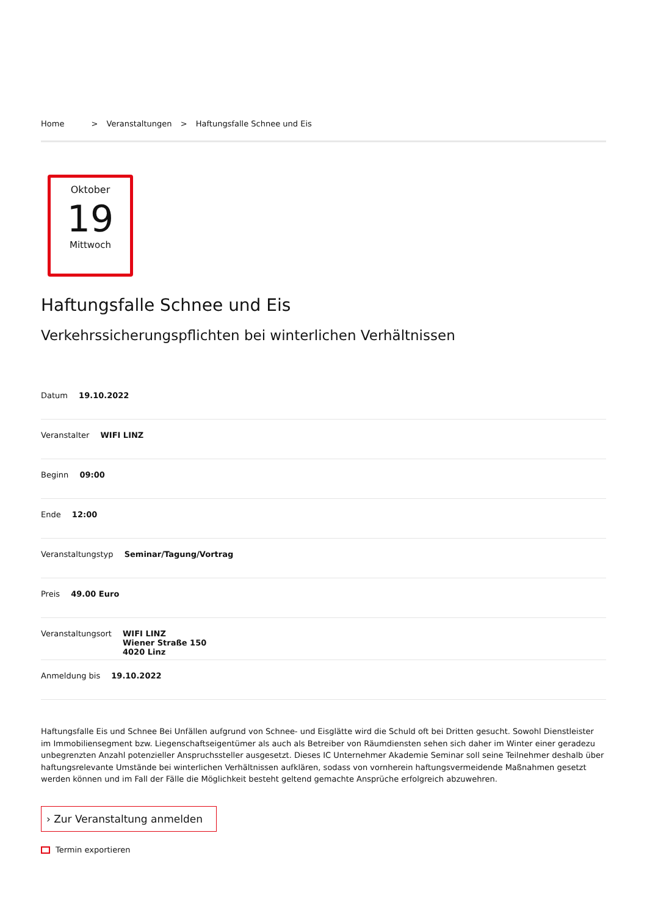Home > Veranstaltungen > Haftungsfalle Schnee und Eis
Oktober
19
Mittwoch
Haftungsfalle Schnee und Eis
Verkehrssicherungspflichten bei winterlichen Verhältnissen
Datum 19.10.2022
Veranstalter WIFI LINZ
Beginn 09:00
Ende 12:00
Veranstaltungstyp Seminar/Tagung/Vortrag
Preis 49.00 Euro
Veranstaltungsort WIFI LINZ
Wiener Straße 150
4020 Linz
Anmeldung bis 19.10.2022
Haftungsfalle Eis und Schnee Bei Unfällen aufgrund von Schnee- und Eisglätte wird die Schuld oft bei Dritten gesucht. Sowohl Dienstleister im Immobiliensegment bzw. Liegenschaftseigentümer als auch als Betreiber von Räumdiensten sehen sich daher im Winter einer geradezu unbegrenzten Anzahl potenzieller Anspruchssteller ausgesetzt. Dieses IC Unternehmer Akademie Seminar soll seine Teilnehmer deshalb über haftungsrelevante Umstände bei winterlichen Verhältnissen aufklären, sodass von vornherein haftungsvermeidende Maßnahmen gesetzt werden können und im Fall der Fälle die Möglichkeit besteht geltend gemachte Ansprüche erfolgreich abzuwehren.
› Zur Veranstaltung anmelden
Termin exportieren